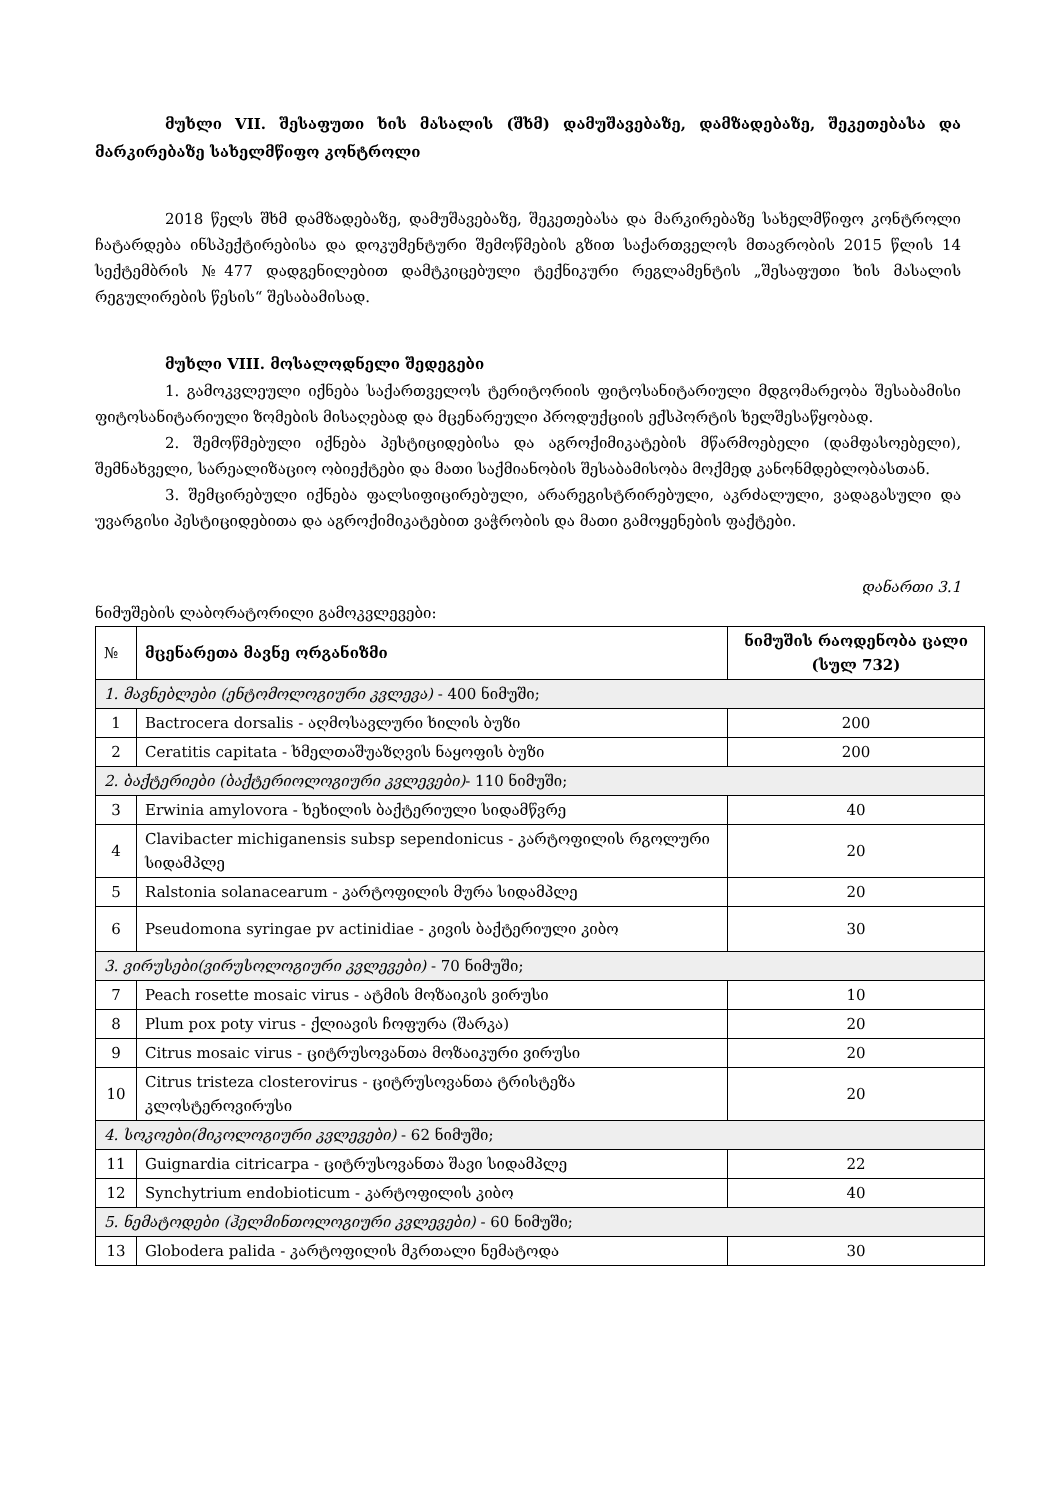მუხლი VII. შესაფუთი ხის მასალის (შხმ) დამუშავებაზე, დამზადებაზე, შეკეთებასა და მარკირებაზე სახელმწიფო კონტროლი
2018 წელს შხმ დამზადებაზე, დამუშავებაზე, შეკეთებასა და მარკირებაზე სახელმწიფო კონტროლი ჩატარდება ინსპექტირებისა და დოკუმენტური შემოწმების გზით საქართველოს მთავრობის 2015 წლის 14 სექტემბრის №477 დადგენილებით დამტკიცებული ტექნიკური რეგლამენტის „შესაფუთი ხის მასალის რეგულირების წესის“ შესაბამისად.
მუხლი VIII. მოსალოდნელი შედეგები
1. გამოკვლეული იქნება საქართველოს ტერიტორიის ფიტოსანიტარიული მდგომარეობა შესაბამისი ფიტოსანიტარიული ზომების მისაღებად და მცენარეული პროდუქციის ექსპორტის ხელშესაწყობად.
2. შემოწმებული იქნება პესტიციდებისა და აგროქიმიკატების მწარმოებელი (დამფასოებელი), შემნახველი, სარეალიზაციო ობიექტები და მათი საქმიანობის შესაბამისობა მოქმედ კანონმდებლობასთან.
3. შემცირებული იქნება ფალსიფიცირებული, არარეგისტრირებული, აკრძალული, ვადაგასული და უვარგისი პესტიციდებითა და აგროქიმიკატებით ვაჭრობის და მათი გამოყენების ფაქტები.
დანართი 3.1
ნიმუშების ლაბორატორილი გამოკვლევები:
| № | მცენარეთა მავნე ორგანიზმი | ნიმუშის რაოდენობა ცალი (სულ 732) |
| --- | --- | --- |
| 1. მავნებლები (ენტომოლოგიური კვლევა) - 400 ნიმუში; | | |
| 1 | Bactrocera dorsalis - აღმოსავლური ხილის ბუზი | 200 |
| 2 | Ceratitis capitata - ხმელთაშუაზღვის ნაყოფის ბუზი | 200 |
| 2. ბაქტერიები (ბაქტერიოლოგიური კვლევები) - 110 ნიმუში; | | |
| 3 | Erwinia amylovora - ხეხილის ბაქტერიული სიდამწვრე | 40 |
| 4 | Clavibacter michiganensis subsp sependonicus - კარტოფილის რგოლური სიდამპლე | 20 |
| 5 | Ralstonia solanacearum - კარტოფილის მურა სიდამპლე | 20 |
| 6 | Pseudomona syringae pv actinidiae - კივის ბაქტერიული კიბო | 30 |
| 3. ვირუსები(ვირუსოლოგიური კვლევები) - 70 ნიმუში; | | |
| 7 | Peach rosette mosaic virus - ატმის მოზაიკის ვირუსი | 10 |
| 8 | Plum pox poty virus - ქლიავის ჩოფურა (შარკა) | 20 |
| 9 | Citrus mosaic virus - ციტრუსოვანთა მოზაიკური ვირუსი | 20 |
| 10 | Citrus tristeza closterovirus - ციტრუსოვანთა ტრისტეზა კლოსტეროვირუსი | 20 |
| 4. სოკოები(მიკოლოგიური კვლევები) - 62 ნიმუში; | | |
| 11 | Guignardia citricarpa - ციტრუსოვანთა შავი სიდამპლე | 22 |
| 12 | Synchytrium endobioticum - კარტოფილის კიბო | 40 |
| 5. ნემატოდები (ჰელმინთოლოგიური კვლევები) - 60 ნიმუში; | | |
| 13 | Globodera palida - კარტოფილის მკრთალი ნემატოდა | 30 |